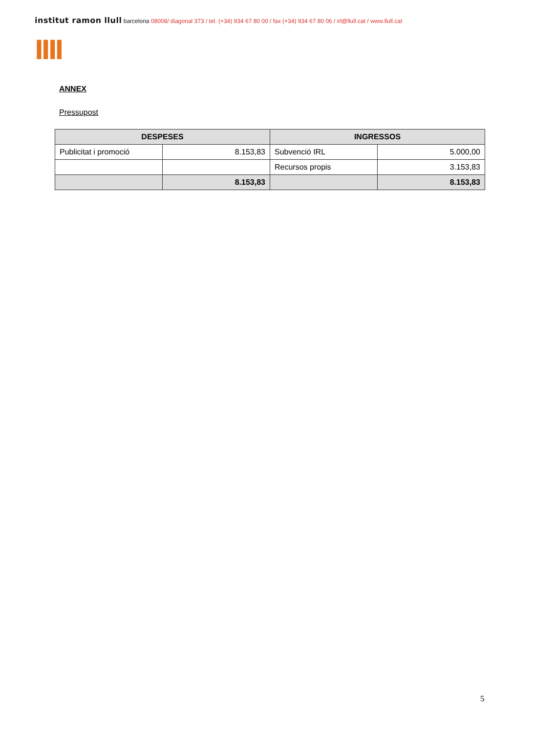institut ramon llull barcelona 08008/ diagonal 373 / tel. (+34) 934 67 80 00 / fax (+34) 934 67 80 06 / irl@llull.cat / www.llull.cat
llll
ANNEX
Pressupost
| DESPESES | | INGRESSOS | |
| --- | --- | --- | --- |
| Publicitat i promoció | 8.153,83 | Subvenció IRL | 5.000,00 |
| | | Recursos propis | 3.153,83 |
| | 8.153,83 | | 8.153,83 |
5